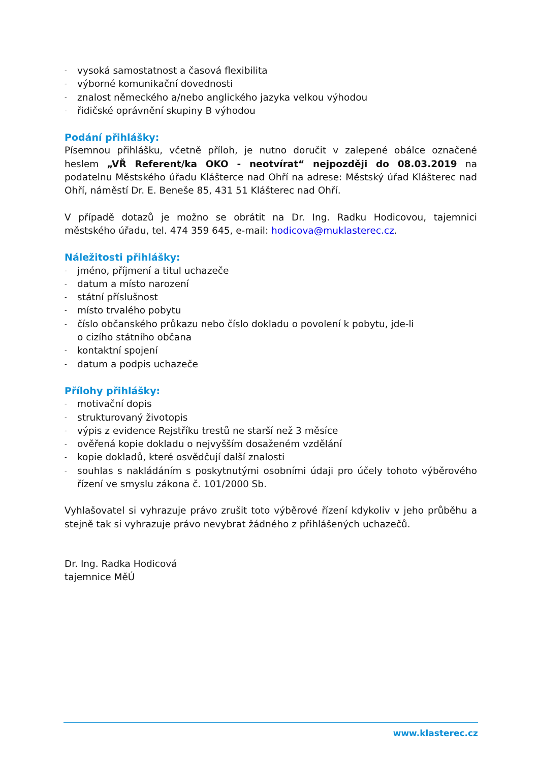- vysoká samostatnost a časová flexibilita
- výborné komunikační dovednosti
- znalost německého a/nebo anglického jazyka velkou výhodou
- řidičské oprávnění skupiny B výhodou
Podání přihlášky:
Písemnou přihlášku, včetně příloh, je nutno doručit v zalepené obálce označené heslem „VŘ Referent/ka OKO - neotvírat“ nejpozději do 08.03.2019 na podatelnu Městského úřadu Klášterce nad Ohří na adrese: Městský úřad Klášterec nad Ohří, náměstí Dr. E. Beneše 85, 431 51 Klášterec nad Ohří.
V případě dotazů je možno se obrátit na Dr. Ing. Radku Hodicovou, tajemnici městského úřadu, tel. 474 359 645, e-mail: hodicova@muklasterec.cz.
Náležitosti přihlášky:
- jméno, příjmení a titul uchazeče
- datum a místo narození
- státní příslušnost
- místo trvalého pobytu
- číslo občanského průkazu nebo číslo dokladu o povolení k pobytu, jde-li
o cizího státního občana
- kontaktní spojení
- datum a podpis uchazeče
Přílohy přihlášky:
- motivační dopis
- strukturovaný životopis
- výpis z evidence Rejstříku trestů ne starší než 3 měsíce
- ověřená kopie dokladu o nejvyšším dosaženém vzdělání
- kopie dokladů, které osvědčují další znalosti
-
souhlas s nakládáním s poskytnutými osobními údaji pro účely tohoto výběrového řízení ve smyslu zákona č. 101/2000 Sb.
Vyhlašovatel si vyhrazuje právo zrušit toto výběrové řízení kdykoliv v jeho průběhu a stejně tak si vyhrazuje právo nevybrat žádného z přihlášených uchazečů.
Dr. Ing. Radka Hodicová
tajemnice MěÚ
www.klasterec.cz